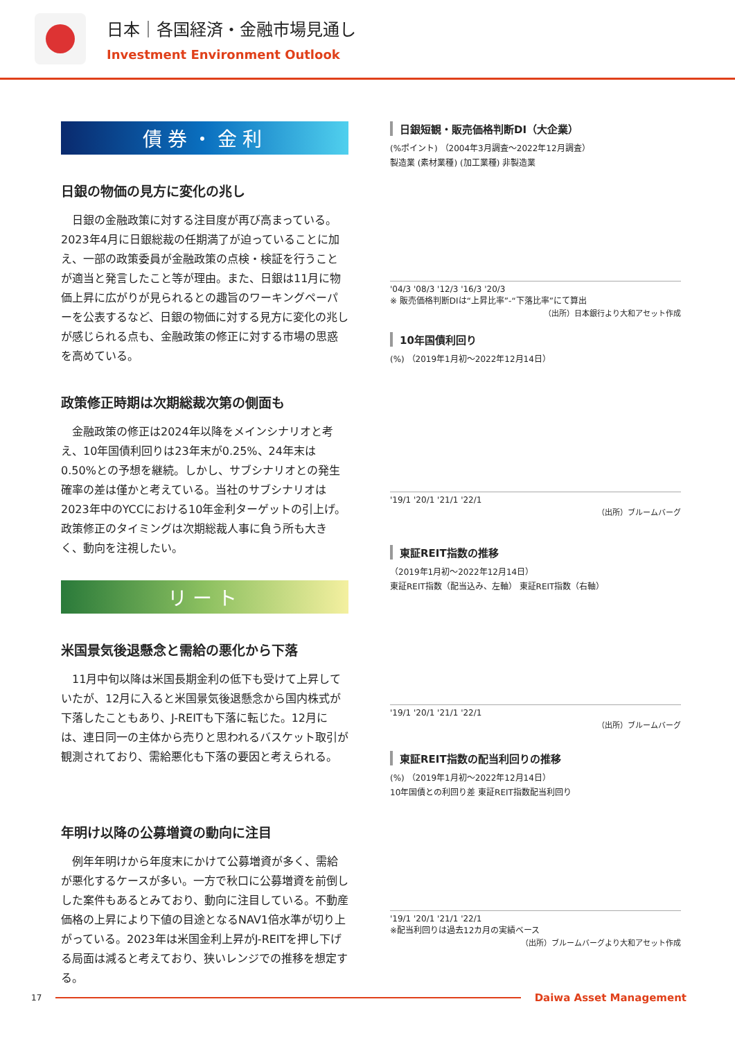日本｜各国経済・金融市場見通し
Investment Environment Outlook
債券・金利
日銀の物価の見方に変化の兆し
日銀の金融政策に対する注目度が再び高まっている。2023年4月に日銀総裁の任期満了が迫っていることに加え、一部の政策委員が金融政策の点検・検証を行うことが適当と発言したこと等が理由。また、日銀は11月に物価上昇に広がりが見られるとの趣旨のワーキングペーパーを公表するなど、日銀の物価に対する見方に変化の兆しが感じられる点も、金融政策の修正に対する市場の思惑を高めている。
政策修正時期は次期総裁次第の側面も
金融政策の修正は2024年以降をメインシナリオと考え、10年国債利回りは23年末が0.25%、24年末は0.50%との予想を継続。しかし、サブシナリオとの発生確率の差は僅かと考えている。当社のサブシナリオは2023年中のYCCにおける10年金利ターゲットの引上げ。政策修正のタイミングは次期総裁人事に負う所も大きく、動向を注視したい。
リート
米国景気後退懸念と需給の悪化から下落
11月中旬以降は米国長期金利の低下も受けて上昇していたが、12月に入ると米国景気後退懸念から国内株式が下落したこともあり、J-REITも下落に転じた。12月には、連日同一の主体から売りと思われるバスケット取引が観測されており、需給悪化も下落の要因と考えられる。
年明け以降の公募増資の動向に注目
例年年明けから年度末にかけて公募増資が多く、需給が悪化するケースが多い。一方で秋口に公募増資を前倒しした案件もあるとみており、動向に注目している。不動産価格の上昇により下値の目途となるNAV1倍水準が切り上がっている。2023年は米国金利上昇がJ-REITを押し下げる局面は減ると考えており、狭いレンジでの推移を想定する。
日銀短観・販売価格判断DI（大企業）
(%ポイント) （2004年3月調査～2022年12月調査）
製造業 (素材業種) (加工業種) 非製造業
'04/3 '08/3 '12/3 '16/3 '20/3
※ 販売価格判断DIは“上昇比率”-“下落比率”にて算出
（出所）日本銀行より大和アセット作成
10年国債利回り
(%) （2019年1月初～2022年12月14日）
'19/1 '20/1 '21/1 '22/1
（出所）ブルームバーグ
東証REIT指数の推移
（2019年1月初～2022年12月14日）
東証REIT指数（配当込み、左軸） 東証REIT指数（右軸）
'19/1 '20/1 '21/1 '22/1
（出所）ブルームバーグ
東証REIT指数の配当利回りの推移
(%) （2019年1月初～2022年12月14日）
10年国債との利回り差 東証REIT指数配当利回り
'19/1 '20/1 '21/1 '22/1
※配当利回りは過去12カ月の実績ベース
（出所）ブルームバーグより大和アセット作成
17
Daiwa Asset Management